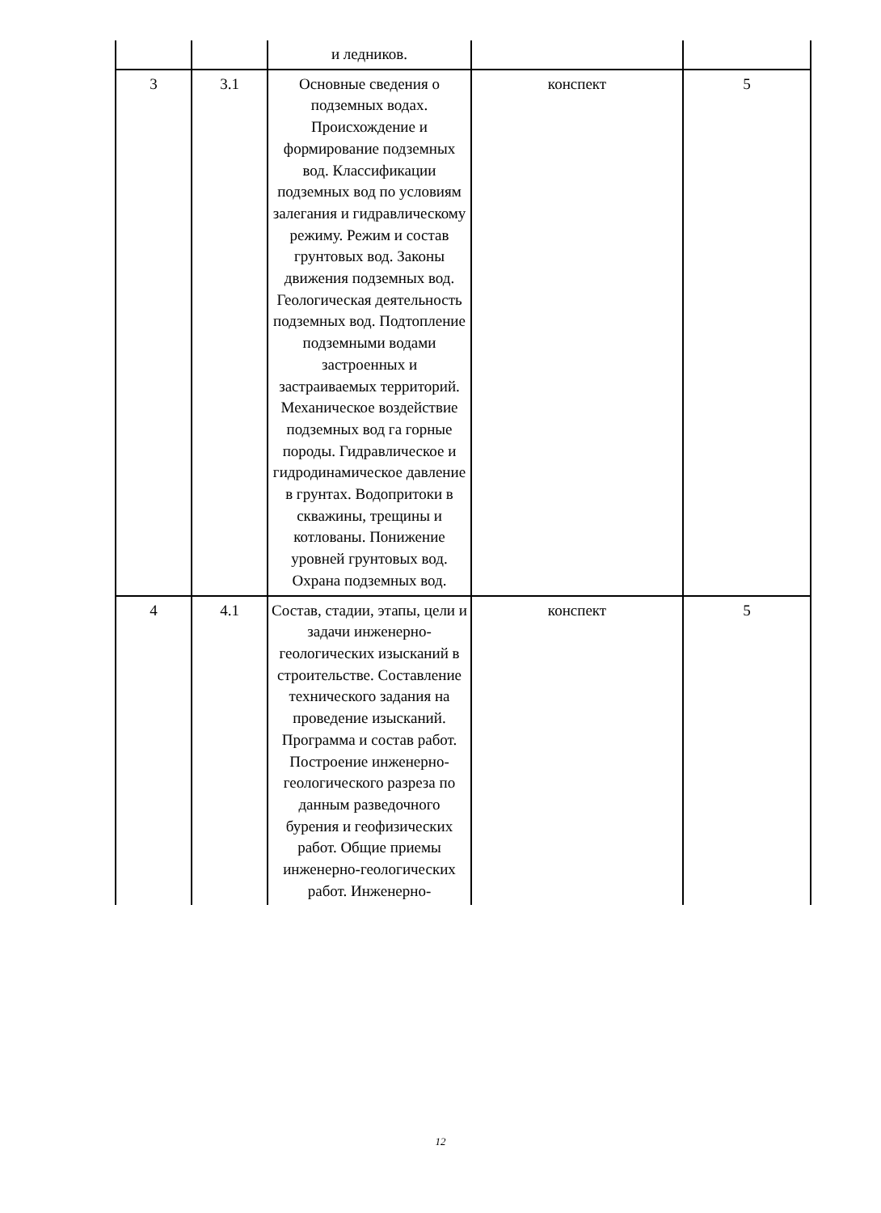| | | и ледников. | | |
| 3 | 3.1 | Основные сведения о подземных водах. Происхождение и формирование подземных вод. Классификации подземных вод по условиям залегания и гидравлическому режиму. Режим и состав грунтовых вод. Законы движения подземных вод. Геологическая деятельность подземных вод. Подтопление подземными водами застроенных и застраиваемых территорий. Механическое воздействие подземных вод га горные породы. Гидравлическое и гидродинамическое давление в грунтах. Водопритоки в скважины, трещины и котлованы. Понижение уровней грунтовых вод. Охрана подземных вод. | конспект | 5 |
| 4 | 4.1 | Состав, стадии, этапы, цели и задачи инженерно-геологических изысканий в строительстве. Составление технического задания на проведение изысканий. Программа и состав работ. Построение инженерно-геологического разреза по данным разведочного бурения и геофизических работ. Общие приемы инженерно-геологических работ. Инженерно- | конспект | 5 |
12